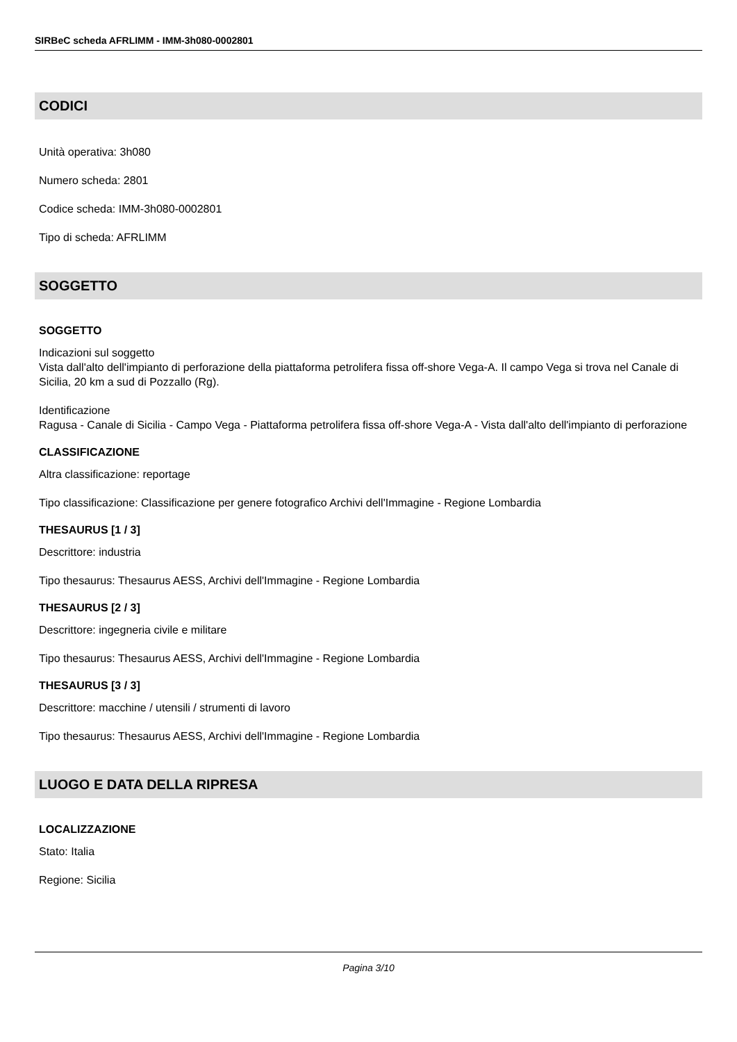SIRBeC scheda AFRLIMM - IMM-3h080-0002801
CODICI
Unità operativa: 3h080
Numero scheda: 2801
Codice scheda: IMM-3h080-0002801
Tipo di scheda: AFRLIMM
SOGGETTO
SOGGETTO
Indicazioni sul soggetto
Vista dall'alto dell'impianto di perforazione della piattaforma petrolifera fissa off-shore Vega-A. Il campo Vega si trova nel Canale di Sicilia, 20 km a sud di Pozzallo (Rg).
Identificazione
Ragusa - Canale di Sicilia - Campo Vega - Piattaforma petrolifera fissa off-shore Vega-A - Vista dall'alto dell'impianto di perforazione
CLASSIFICAZIONE
Altra classificazione: reportage
Tipo classificazione: Classificazione per genere fotografico Archivi dell'Immagine - Regione Lombardia
THESAURUS [1 / 3]
Descrittore: industria
Tipo thesaurus: Thesaurus AESS, Archivi dell'Immagine - Regione Lombardia
THESAURUS [2 / 3]
Descrittore: ingegneria civile e militare
Tipo thesaurus: Thesaurus AESS, Archivi dell'Immagine - Regione Lombardia
THESAURUS [3 / 3]
Descrittore: macchine / utensili / strumenti di lavoro
Tipo thesaurus: Thesaurus AESS, Archivi dell'Immagine - Regione Lombardia
LUOGO E DATA DELLA RIPRESA
LOCALIZZAZIONE
Stato: Italia
Regione: Sicilia
Pagina 3/10